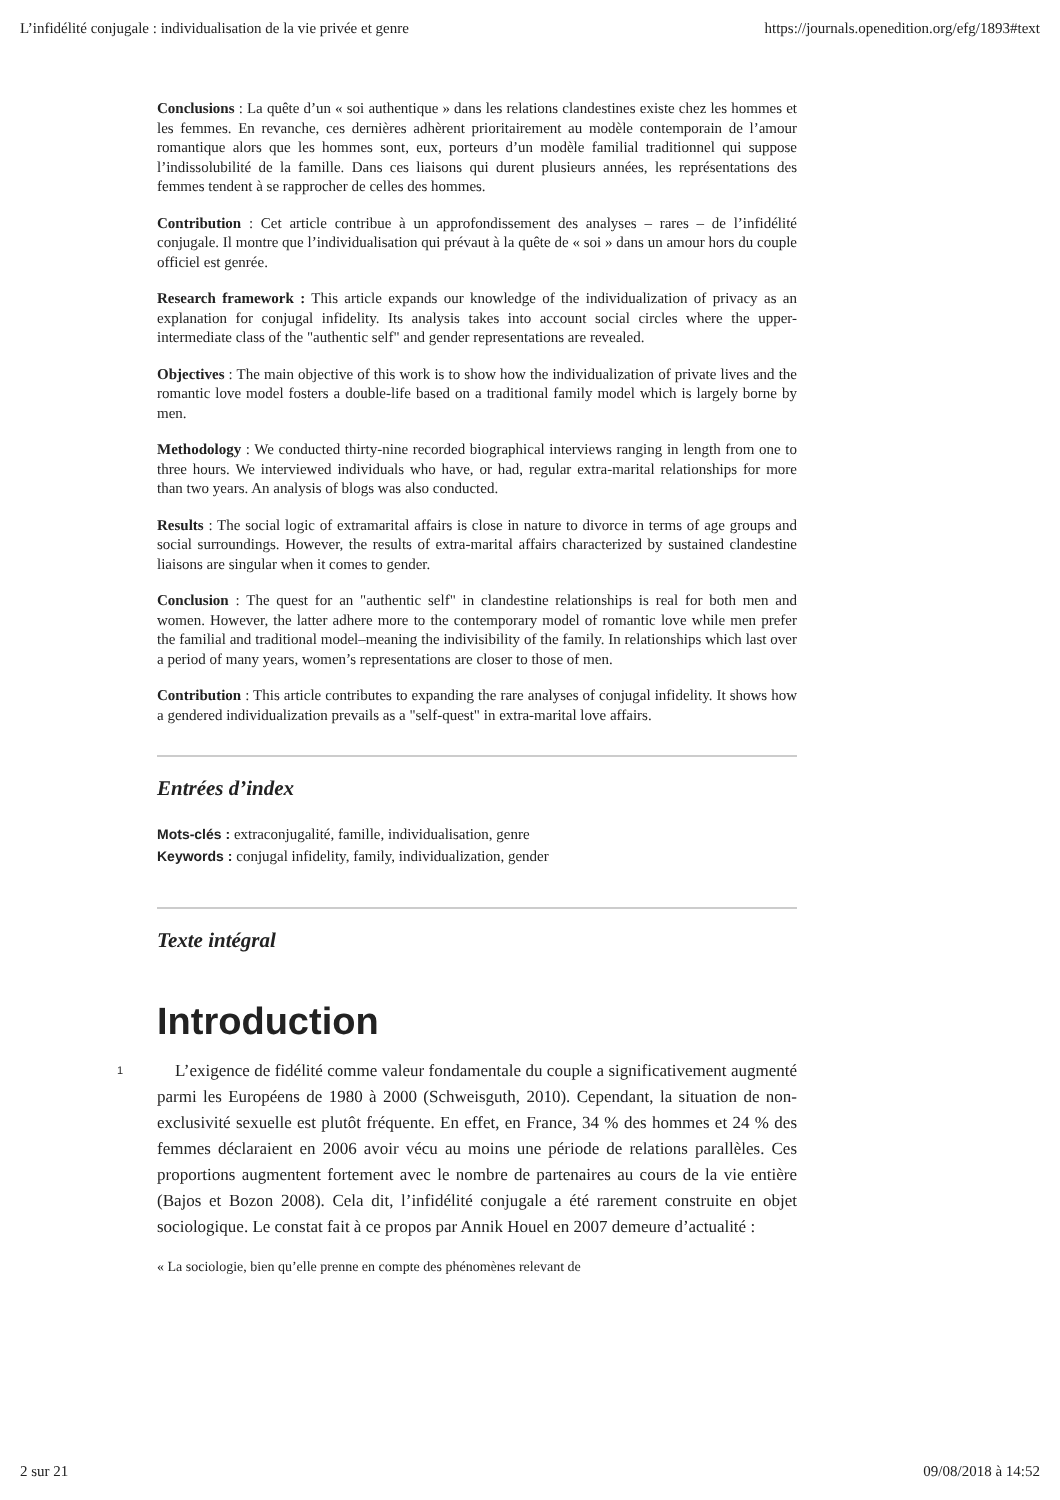L’infidélité conjugale : individualisation de la vie privée et genre https://journals.openedition.org/efg/1893#text
Conclusions : La quête d’un « soi authentique » dans les relations clandestines existe chez les hommes et les femmes. En revanche, ces dernières adhèrent prioritairement au modèle contemporain de l’amour romantique alors que les hommes sont, eux, porteurs d’un modèle familial traditionnel qui suppose l’indissolubilité de la famille. Dans ces liaisons qui durent plusieurs années, les représentations des femmes tendent à se rapprocher de celles des hommes.
Contribution : Cet article contribue à un approfondissement des analyses – rares – de l’infidélité conjugale. Il montre que l’individualisation qui prévaut à la quête de « soi » dans un amour hors du couple officiel est genrée.
Research framework : This article expands our knowledge of the individualization of privacy as an explanation for conjugal infidelity. Its analysis takes into account social circles where the upper-intermediate class of the "authentic self" and gender representations are revealed.
Objectives : The main objective of this work is to show how the individualization of private lives and the romantic love model fosters a double-life based on a traditional family model which is largely borne by men.
Methodology : We conducted thirty-nine recorded biographical interviews ranging in length from one to three hours. We interviewed individuals who have, or had, regular extra-marital relationships for more than two years. An analysis of blogs was also conducted.
Results : The social logic of extramarital affairs is close in nature to divorce in terms of age groups and social surroundings. However, the results of extra-marital affairs characterized by sustained clandestine liaisons are singular when it comes to gender.
Conclusion : The quest for an "authentic self" in clandestine relationships is real for both men and women. However, the latter adhere more to the contemporary model of romantic love while men prefer the familial and traditional model–meaning the indivisibility of the family. In relationships which last over a period of many years, women’s representations are closer to those of men.
Contribution : This article contributes to expanding the rare analyses of conjugal infidelity. It shows how a gendered individualization prevails as a "self-quest" in extra-marital love affairs.
Entrées d’index
Mots-clés : extraconjugalité, famille, individualisation, genre
Keywords : conjugal infidelity, family, individualization, gender
Texte intégral
Introduction
1
L’exigence de fidélité comme valeur fondamentale du couple a significativement augmenté parmi les Européens de 1980 à 2000 (Schweisguth, 2010). Cependant, la situation de non-exclusivité sexuelle est plutôt fréquente. En effet, en France, 34 % des hommes et 24 % des femmes déclaraient en 2006 avoir vécu au moins une période de relations parallèles. Ces proportions augmentent fortement avec le nombre de partenaires au cours de la vie entière (Bajos et Bozon 2008). Cela dit, l’infidélité conjugale a été rarement construite en objet sociologique. Le constat fait à ce propos par Annik Houel en 2007 demeure d’actualité :
« La sociologie, bien qu’elle prenne en compte des phénomènes relevant de
2 sur 21 09/08/2018 à 14:52